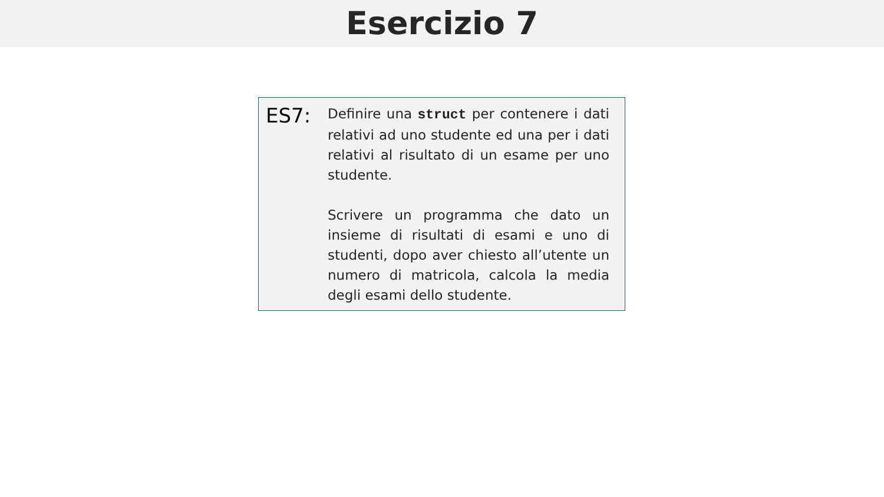Esercizio 7
ES7:
Definire una struct per contenere i dati relativi ad uno studente ed una per i dati relativi al risultato di un esame per uno studente.
Scrivere un programma che dato un insieme di risultati di esami e uno di studenti, dopo aver chiesto all’utente un numero di matricola, calcola la media degli esami dello studente.